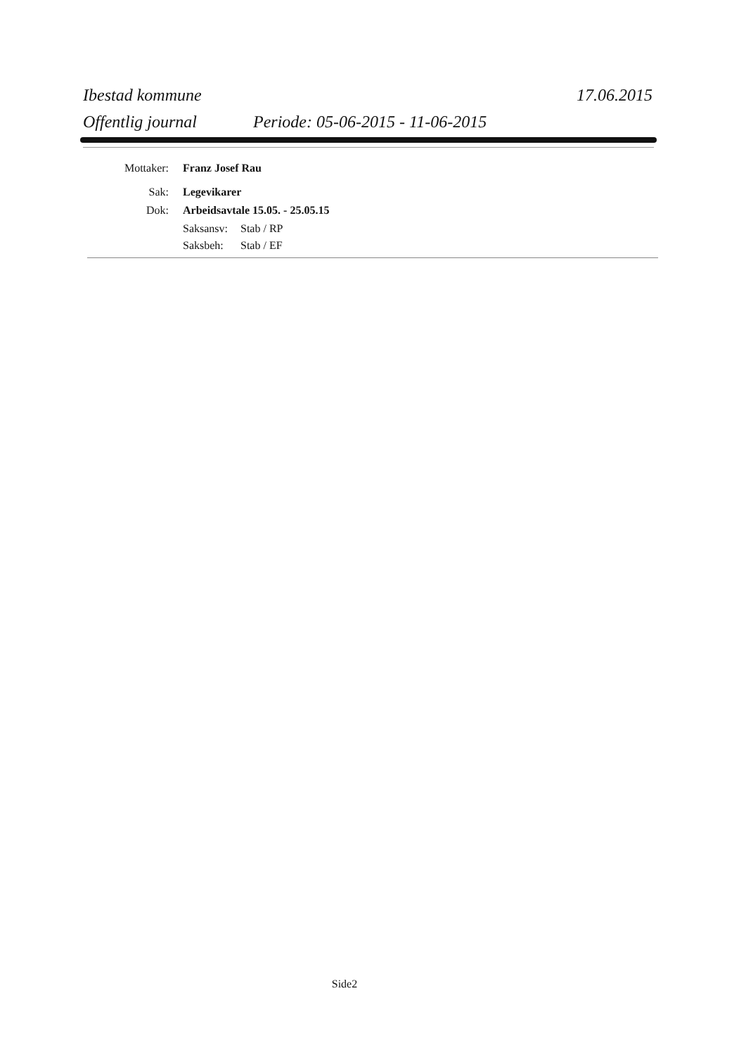Ibestad kommune 17.06.2015
Offentlig journal Periode: 05-06-2015 - 11-06-2015
Mottaker: Franz Josef Rau
Sak: Legevikarer
Dok: Arbeidsavtale 15.05. - 25.05.15
Saksansv:
Stab / RP
Saksbeh:
Stab / EF
Side2